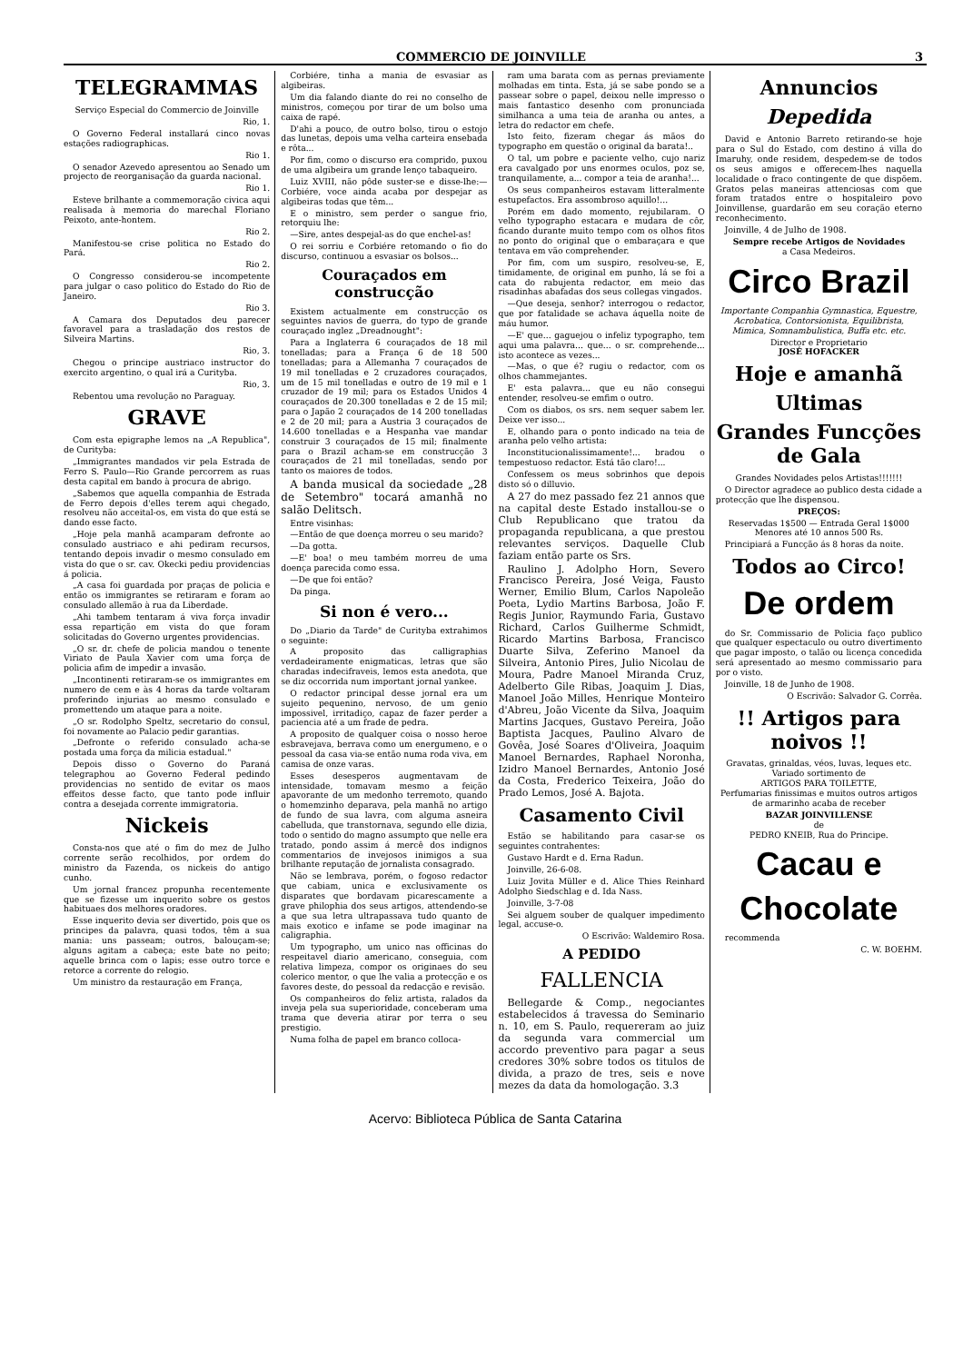COMMERCIO DE JOINVILLE 3
TELEGRAMMAS
Serviço Especial do Commercio de Joinville
Rio, 1.
O Governo Federal installará cinco novas estações radiographicas.
Rio 1.
O senador Azevedo apresentou ao Senado um projecto de reorganisação da guarda nacional.
Rio 1.
Esteve brilhante a commemoração civica aqui realisada à memoria do marechal Floriano Peixoto, ante-hontem.
Rio 2.
Manifestou-se crise politica no Estado do Pará.
Rio 2.
O Congresso considerou-se incompetente para julgar o caso politico do Estado do Rio de Janeiro.
Rio 3.
A Camara dos Deputados deu parecer favoravel para a trasladação dos restos de Silveira Martins.
Rio, 3.
Chegou o principe austriaco instructor do exercito argentino, o qual irá a Curityba.
Rio, 3.
Rebentou uma revolução no Paraguay.
GRAVE
Com esta epigraphe lemos na „A Republica", de Curityba:
„Immigrantes mandados vir pela Estrada de Ferro S. Paulo—Rio Grande percorrem as ruas desta capital em bando à procura de abrigo.
„Sabemos que aquella companhia de Estrada de Ferro depois d'elles terem aqui chegado, resolveu não acceital-os, em vista do que está se dando esse facto.
„Hoje pela manhã acamparam defronte ao consulado austriaco e ahi pediram recursos, tentando depois invadir o mesmo consulado em vista do que o sr. cav. Okecki pediu providencias á policia.
„A casa foi guardada por praças de policia e então os immigrantes se retiraram e foram ao consulado allemão à rua da Liberdade.
„Ahi tambem tentaram á viva força invadir essa repartição em vista do que foram solicitadas do Governo urgentes providencias.
„O sr. dr. chefe de policia mandou o tenente Viriato de Paula Xavier com uma força de policia afim de impedir a invasão.
„Incontinenti retiraram-se os immigrantes em numero de cem e às 4 horas da tarde voltaram proferindo injurias ao mesmo consulado e promettendo um ataque para a noite.
„O sr. Rodolpho Speltz, secretario do consul, foi novamente ao Palacio pedir garantias.
„Defronte o referido consulado acha-se postada uma força da milicia estadual."
Depois disso o Governo do Paraná telegraphou ao Governo Federal pedindo providencias no sentido de evitar os maos effeitos desse facto, que tanto pode influir contra a desejada corrente immigratoria.
Nickeis
Consta-nos que até o fim do mez de Julho corrente serão recolhidos, por ordem do ministro da Fazenda, os nickeis do antigo cunho.
Um jornal francez propunha recentemente que se fizesse um inquerito sobre os gestos habituaes dos melhores oradores.
Esse inquerito devia ser divertido, pois que os principes da palavra, quasi todos, têm a sua mania: uns passeam; outros, balouçam-se; alguns agitam a cabeça; este bate no peito; aquelle brinca com o lapis; esse outro torce e retorce a corrente do relogio.
Um ministro da restauração em França,
Corbiére, tinha a mania de esvasiar as algibeiras.
Um dia falando diante do rei no conselho de ministros, começou por tirar de um bolso uma caixa de rapé.
D'ahi a pouco, de outro bolso, tirou o estojo das lunetas, depois uma velha carteira ensebada e rôta...
Por fim, como o discurso era comprido, puxou de uma algibeira um grande lenço tabaqueiro.
Luiz XVIII, não pôde suster-se e disse-lhe:—Corbiére, voce ainda acaba por despejar as algibeiras todas que têm...
E o ministro, sem perder o sangue frio, retorquiu lhe:
—Sire, antes despejal-as do que enchel-as!
O rei sorriu e Corbiére retomando o fio do discurso, continuou a esvasiar os bolsos...
Couraçados em construcção
Existem actualmente em construcção os seguintes navios de guerra, do typo de grande couraçado inglez „Dreadnought":
Para a Inglaterra 6 couraçados de 18 mil tonelladas; para a França 6 de 18 500 tonelladas; para a Allemanha 7 couraçados de 19 mil tonelladas e 2 cruzadores couraçados, um de 15 mil tonelladas e outro de 19 mil e 1 cruzador de 19 mil; para os Estados Unidos 4 couraçados de 20.300 tonelladas e 2 de 15 mil; para o Japão 2 couraçados de 14 200 tonelladas e 2 de 20 mil; para a Austria 3 couraçados de 14.600 tonelladas e a Hespanha vae mandar construir 3 couraçados de 15 mil; finalmente para o Brazil acham-se em construcção 3 couraçados de 21 mil tonelladas, sendo por tanto os maiores de todos.
A banda musical da sociedade „28 de Setembro" tocará amanhã no salão Delitsch.
Entre visinhas:
—Então de que doença morreu o seu marido?
—Da gotta.
—E' boa! o meu também morreu de uma doença parecida como essa.
—De que foi então?
Da pinga.
Si non é vero...
Do „Diario da Tarde" de Curityba extrahimos o seguinte:
A proposito das calligraphias verdadeiramente enigmaticas, letras que são charadas indecifraveis, lemos esta anedota, que se diz occorrida num important jornal yankee.
O redactor principal desse jornal era um sujeito pequenino, nervoso, de um genio impossivel, irritadiço, capaz de fazer perder a paciencia até a um frade de pedra.
A proposito de qualquer coisa o nosso heroe esbravejava, berrava como um energumeno, e o pessoal da casa via-se então numa roda viva, em camisa de onze varas.
Esses desesperos augmentavam de intensidade, tomavam mesmo a feição apavorante de um medonho terremoto, quando o homemzinho deparava, pela manhã no artigo de fundo de sua lavra, com alguma asneira cabelluda, que transtornava, segundo elle dizia, todo o sentido do magno assumpto que nelle era tratado, pondo assim á mercê dos indignos commentarios de invejosos inimigos a sua brilhante reputação de jornalista consagrado.
Não se lembrava, porém, o fogoso redactor que cabiam, unica e exclusivamente os disparates que bordavam picarescamente a grave philophia dos seus artigos, attendendo-se a que sua letra ultrapassava tudo quanto de mais exotico e infame se pode imaginar na caligraphia.
Um typographo, um unico nas officinas do respeitavel diario americano, conseguia, com relativa limpeza, compor os originaes do seu colerico mentor, o que lhe valia a protecção e os favores deste, do pessoal da redacção e revisão.
Os companheiros do feliz artista, ralados da inveja pela sua superioridade, conceberam uma trama que deveria atirar por terra o seu prestigio.
Numa folha de papel em branco colloca-
ram uma barata com as pernas previamente molhadas em tinta. Esta, já se sabe pondo se a passear sobre o papel, deixou nelle impresso o mais fantastico desenho com pronunciada similhanca a uma teia de aranha ou antes, a letra do redactor em chefe.
Isto feito, fizeram chegar ás mãos do typographo em questão o original da barata!..
O tal, um pobre e paciente velho, cujo nariz era cavalgado por uns enormes oculos, poz se, tranquilamente, a... compor a teia de aranha!...
Os seus companheiros estavam litteralmente estupefactos. Era assombroso aquillo!...
Porém em dado momento, rejubilaram. O velho typographo estacara e mudara de côr, ficando durante muito tempo com os olhos fitos no ponto do original que o embaraçara e que tentava em vão comprehender.
Por fim, com um suspiro, resolveu-se, E, timidamente, de original em punho, lá se foi a cata do rabujenta redactor, em meio das risadinhas abafadas dos seus collegas vingados.
—Que deseja, senhor? interrogou o redactor, que por fatalidade se achava áquella noite de máu humor.
—E' que... gaguejou o infeliz typographo, tem aqui uma palavra... que... o sr. comprehende... isto acontece as vezes...
—Mas, o que é? rugiu o redactor, com os olhos chammejantes.
E' esta palavra... que eu não consegui entender, resolveu-se emfim o outro.
Com os diabos, os srs. nem sequer sabem ler. Deixe ver isso...
E, olhando para o ponto indicado na teia de aranha pelo velho artista:
Inconstitucionalissimamente!... bradou o tempestuoso redactor. Está tão claro!...
Confessem os meus sobrinhos que depois disto só o dilluvio.
A 27 do mez passado fez 21 annos que na capital deste Estado installou-se o Club Republicano que tratou da propaganda republicana, a que prestou relevantes serviços. Daquelle Club faziam então parte os Srs.
Raulino J. Adolpho Horn, Severo Francisco Pereira, José Veiga, Fausto Werner, Emilio Blum, Carlos Napoleão Poeta, Lydio Martins Barbosa, João F. Regis Junior, Raymundo Faria, Gustavo Richard, Carlos Guilherme Schmidt, Ricardo Martins Barbosa, Francisco Duarte Silva, Zeferino Manoel da Silveira, Antonio Pires, Julio Nicolau de Moura, Padre Manoel Miranda Cruz, Adelberto Gile Ribas, Joaquim J. Dias, Manoel João Milles, Henrique Monteiro d'Abreu, João Vicente da Silva, Joaquim Martins Jacques, Gustavo Pereira, João Baptista Jacques, Paulino Alvaro de Govêa, José Soares d'Oliveira, Joaquim Manoel Bernardes, Raphael Noronha, Izidro Manoel Bernardes, Antonio José da Costa, Frederico Teixeira, João do Prado Lemos, José A. Bajota.
Casamento Civil
Estão se habilitando para casar-se os seguintes contrahentes:
Gustavo Hardt e d. Erna Radun.
Joinville, 26-6-08.
Luiz Jovita Müller e d. Alice Thies Reinhard Adolpho Siedschlag e d. Ida Nass.
Joinville, 3-7-08
Sei alguem souber de qualquer impedimento legal, accuse-o.
O Escrivão: Waldemiro Rosa.
A PEDIDO
FALLENCIA
Bellegarde & Comp., negociantes estabelecidos á travessa do Seminario n. 10, em S. Paulo, requereram ao juiz da segunda vara commercial um accordo preventivo para pagar a seus credores 30% sobre todos os titulos de divida, a prazo de tres, seis e nove mezes da data da homologação. 3.3
Annuncios
Depedida
David e Antonio Barreto retirando-se hoje para o Sul do Estado, com destino á villa do Imaruhy, onde residem, despedem-se de todos os seus amigos e offerecem-lhes naquella localidade o fraco contingente de que dispõem. Gratos pelas maneiras attenciosas com que foram tratados entre o hospitaleiro povo Joinvillense, guardarão em seu coração eterno reconhecimento.
Joinville, 4 de Julho de 1908.
Sempre recebe Artigos de Novidades
a Casa Medeiros.
Circo Brazil
Importante Companhia Gymnastica, Equestre, Acrobatica, Contorsionista, Equilibrista, Mimica, Somnambulistica, Buffa etc. etc.
Director e Proprietario
JOSÉ HOFACKER
Hoje e amanhã
Ultimas
Grandes Funcções de Gala
Grandes Novidades pelos Artistas!!!!!!!
O Director agradece ao publico desta cidade a protecção que lhe dispensou.
PREÇOS:
Reservadas 1$500 — Entrada Geral 1$000
Menores até 10 annos 500 Rs.
Principiará a Funcção ás 8 horas da noite.
Todos ao Circo!
De ordem
do Sr. Commissario de Policia faço publico que qualquer espectaculo ou outro divertimento que pagar imposto, o talão ou licença concedida será apresentado ao mesmo commissario para por o visto.
Joinville, 18 de Junho de 1908.
O Escrivão: Salvador G. Corrêa.
!! Artigos para noivos !!
Gravatas, grinaldas, véos, luvas, leques etc.
Variado sortimento de
ARTIGOS PARA TOILETTE,
Perfumarias finissimas e muitos outros artigos de armarinho acaba de receber
BAZAR JOINVILLENSE
de
PEDRO KNEIB, Rua do Principe.
Cacau e
Chocolate
recommenda
C. W. BOEHM.
Acervo: Biblioteca Pública de Santa Catarina